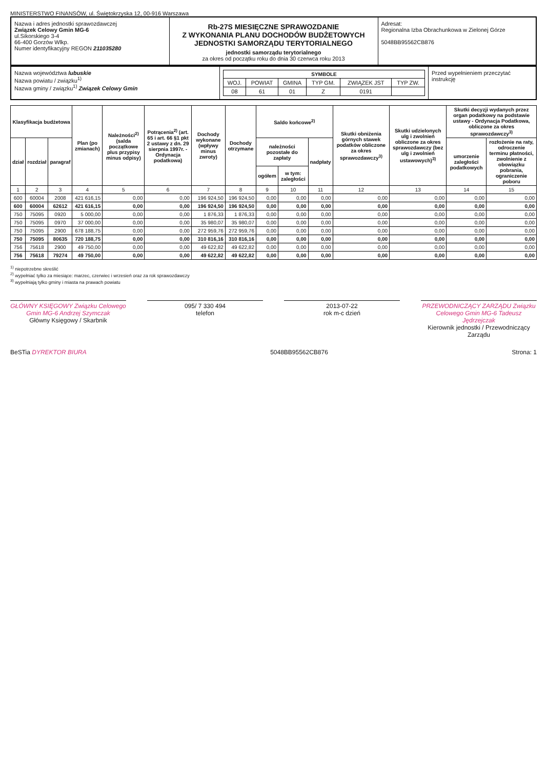MINISTERSTWO FINANSÓW, ul. Świętokrzyska 12, 00-916 Warszawa
Nazwa i adres jednostki sprawozdawczej
Związek Celowy Gmin MG-6
ul.Sikorskiego 3-4
66-400 Gorzów Wlkp.
Numer identyfikacyjny REGON 211035280
Rb-27S MIESIĘCZNE SPRAWOZDANIE
Z WYKONANIA PLANU DOCHODÓW BUDŻETOWYCH
JEDNOSTKI SAMORZĄDU TERYTORIALNEGO
jednostki samorządu terytorialnego
za okres od początku roku do dnia 30 czerwca roku 2013
Adresat:
Regionalna Izba Obrachunkowa w Zielonej Górze
5048BB95562CB876
Nazwa województwa lubuskie
Nazwa powiatu / związku<sup>1)</sup>
Nazwa gminy / związku<sup>1)</sup> Związek Celowy Gmin
| SYMBOLE | | | | | |
| --- | --- | --- | --- | --- | --- |
| WOJ. | POWIAT | GMINA | TYP GM. | ZWIĄZEK JST | TYP ZW. |
| 08 | 61 | 01 | Z | 0191 | |
Przed wypełnieniem przeczytać instrukcję
| Klasyfikacja budżetowa | | | Plan (po zmianach) | Należności<sup>2)</sup> (salda początkowe plus przypisy minus odpisy) | Potrącenia<sup>2)</sup> (art. 65 i art. 66 §1 pkt 2 ustawy z dn. 29 sierpnia 1997r. - Ordynacja podatkowa) | Dochody wykonane (wpływy minus zwroty) | Dochody otrzymane | Saldo końcowe<sup>2)</sup> | | | Skutki obniżenia górnych stawek podatków obliczone za okres sprawozdawczy<sup>3)</sup> | Skutki udzielonych ulg i zwolnień obliczone za okres sprawozdawczy (bez ulg i zwolnień ustawowych)<sup>3)</sup> | Skutki decyzji wydanych przez organ podatkowy na podstawie ustawy - Ordynacja Podatkowa, obliczone za okres sprawozdawczy<sup>3)</sup> | |
| --- | --- | --- | --- | --- | --- | --- | --- | --- | --- | --- | --- | --- | --- | --- |
| dział | rozdział | paragraf | | | | | | należności pozostałe do zapłaty | | nadpłaty | | | umorzenie zaległości podatkowych | rozłożenie na raty, odroczenie terminu płatności, zwolnienie z obowiązku pobrania, ograniczenie poboru |
| | | | | | | | | ogółem | w tym: zaległości | | | | | |
| 1 | 2 | 3 | 4 | 5 | 6 | 7 | 8 | 9 | 10 | 11 | 12 | 13 | 14 | 15 |
| 600 | 60004 | 2008 | 421 616,15 | 0,00 | 0,00 | 196 924,50 | 196 924,50 | 0,00 | 0,00 | 0,00 | 0,00 | 0,00 | 0,00 | 0,00 |
| 600 | 60004 | 62612 | 421 616,15 | 0,00 | 0,00 | 196 924,50 | 196 924,50 | 0,00 | 0,00 | 0,00 | 0,00 | 0,00 | 0,00 | 0,00 |
| 750 | 75095 | 0920 | 5 000,00 | 0,00 | 0,00 | 1 876,33 | 1 876,33 | 0,00 | 0,00 | 0,00 | 0,00 | 0,00 | 0,00 | 0,00 |
| 750 | 75095 | 0970 | 37 000,00 | 0,00 | 0,00 | 35 980,07 | 35 980,07 | 0,00 | 0,00 | 0,00 | 0,00 | 0,00 | 0,00 | 0,00 |
| 750 | 75095 | 2900 | 678 188,75 | 0,00 | 0,00 | 272 959,76 | 272 959,76 | 0,00 | 0,00 | 0,00 | 0,00 | 0,00 | 0,00 | 0,00 |
| 750 | 75095 | 80635 | 720 188,75 | 0,00 | 0,00 | 310 816,16 | 310 816,16 | 0,00 | 0,00 | 0,00 | 0,00 | 0,00 | 0,00 | 0,00 |
| 756 | 75618 | 2900 | 49 750,00 | 0,00 | 0,00 | 49 622,82 | 49 622,82 | 0,00 | 0,00 | 0,00 | 0,00 | 0,00 | 0,00 | 0,00 |
| 756 | 75618 | 79274 | 49 750,00 | 0,00 | 0,00 | 49 622,82 | 49 622,82 | 0,00 | 0,00 | 0,00 | 0,00 | 0,00 | 0,00 | 0,00 |
<sup>1)</sup> niepotrzebne skreślić
<sup>2)</sup> wypełniać tylko za miesiące: marzec, czerwiec i wrzesień oraz za rok sprawozdawczy
<sup>3)</sup> wypełniają tylko gminy i miasta na prawach powiatu
GŁÓWNY KSIĘGOWY Związku Celowego Gmin MG-6 Andrzej Szymczak
Główny Księgowy / Skarbnik
095/ 7 330 494
telefon
2013-07-22
rok m-c dzień
PRZEWODNICZĄCY ZARZĄDU Związku Celowego Gmin MG-6 Tadeusz Jędrzejczak
Kierownik jednostki / Przewodniczący Zarządu
BeSTia DYREKTOR BIURA 5048BB95562CB876 Strona: 1